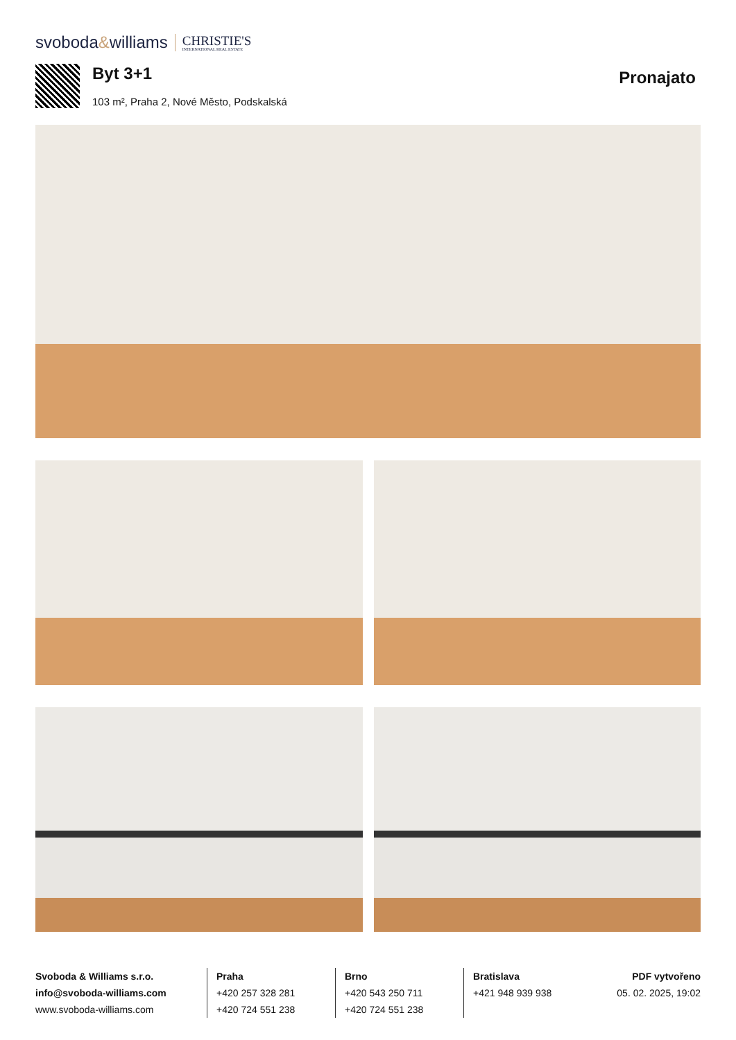svoboda&williams CHRISTIE'S
INTERNATIONAL REAL ESTATE
Byt 3+1
103 m², Praha 2, Nové Město, Podskalská
Pronajato
Svoboda & Williams s.r.o.
info@svoboda-williams.com
www.svoboda-williams.com
Praha
+420 257 328 281
+420 724 551 238
Brno
+420 543 250 711
+420 724 551 238
Bratislava
+421 948 939 938
PDF vytvořeno
05. 02. 2025, 19:02